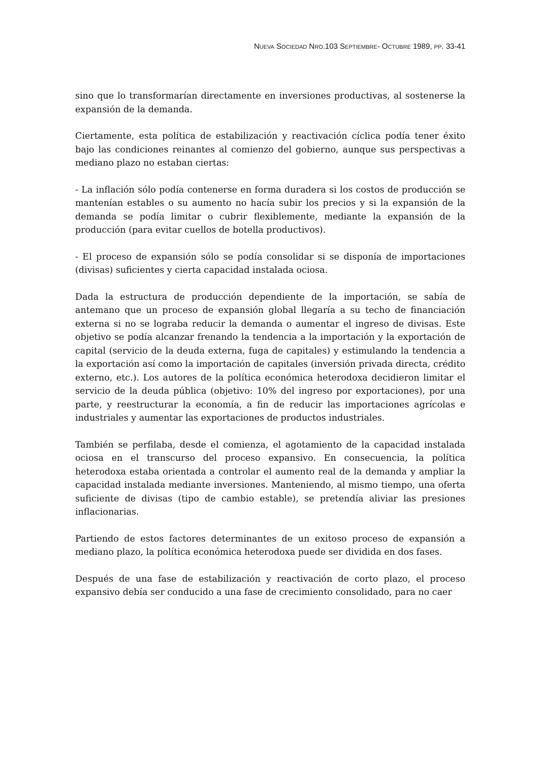NUEVA SOCIEDAD NRO.103 SEPTIEMBRE- OCTUBRE 1989, PP. 33-41
sino que lo transformarían directamente en inversiones productivas, al sostenerse la expansión de la demanda.
Ciertamente, esta política de estabilización y reactivación cíclica podía tener éxito bajo las condiciones reinantes al comienzo del gobierno, aunque sus perspectivas a mediano plazo no estaban ciertas:
- La inflación sólo podía contenerse en forma duradera si los costos de producción se mantenían estables o su aumento no hacía subir los precios y si la expansión de la demanda se podía limitar o cubrir flexiblemente, mediante la expansión de la producción (para evitar cuellos de botella productivos).
- El proceso de expansión sólo se podía consolidar si se disponía de importaciones (divisas) suficientes y cierta capacidad instalada ociosa.
Dada la estructura de producción dependiente de la importación, se sabía de antemano que un proceso de expansión global llegaría a su techo de financiación externa si no se lograba reducir la demanda o aumentar el ingreso de divisas. Este objetivo se podía alcanzar frenando la tendencia a la importación y la exportación de capital (servicio de la deuda externa, fuga de capitales) y estimulando la tendencia a la exportación así como la importación de capitales (inversión privada directa, crédito externo, etc.). Los autores de la política económica heterodoxa decidieron limitar el servicio de la deuda pública (objetivo: 10% del ingreso por exportaciones), por una parte, y reestructurar la economía, a fin de reducir las importaciones agrícolas e industriales y aumentar las exportaciones de productos industriales.
También se perfilaba, desde el comienza, el agotamiento de la capacidad instalada ociosa en el transcurso del proceso expansivo. En consecuencia, la política heterodoxa estaba orientada a controlar el aumento real de la demanda y ampliar la capacidad instalada mediante inversiones. Manteniendo, al mismo tiempo, una oferta suficiente de divisas (tipo de cambio estable), se pretendía aliviar las presiones inflacionarias.
Partiendo de estos factores determinantes de un exitoso proceso de expansión a mediano plazo, la política económica heterodoxa puede ser dividida en dos fases.
Después de una fase de estabilización y reactivación de corto plazo, el proceso expansivo debía ser conducido a una fase de crecimiento consolidado, para no caer